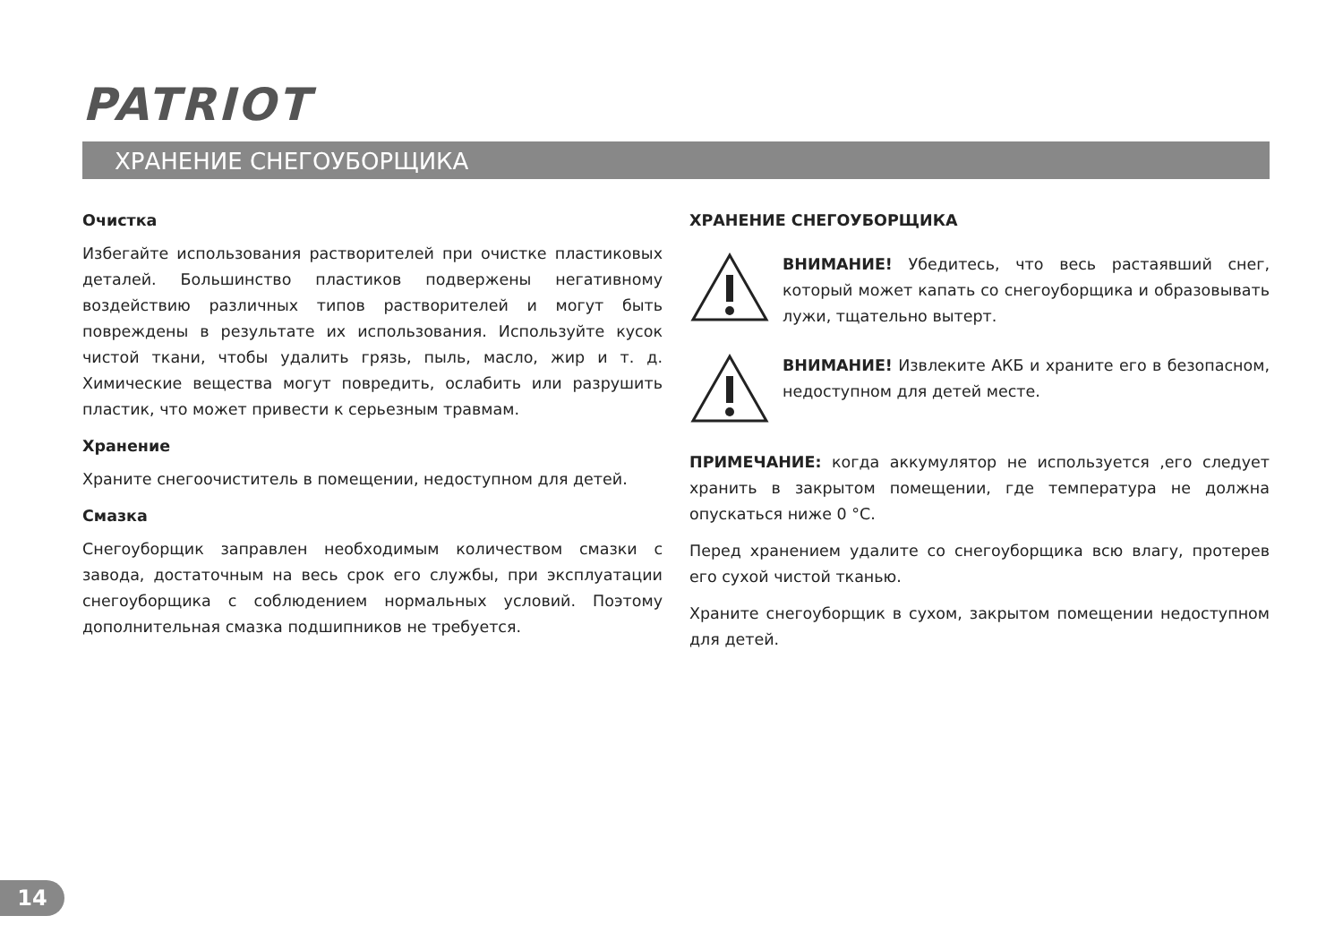PATRIOT
ХРАНЕНИЕ СНЕГОУБОРЩИКА
Очистка
Избегайте использования растворителей при очистке пластиковых деталей. Большинство пластиков подвержены негативному воздействию различных типов растворителей и могут быть повреждены в результате их использования. Используйте кусок чистой ткани, чтобы удалить грязь, пыль, масло, жир и т. д. Химические вещества могут повредить, ослабить или разрушить пластик, что может привести к серьезным травмам.
Хранение
Храните снегоочиститель в помещении, недоступном для детей.
Смазка
Снегоуборщик заправлен необходимым количеством смазки с завода, достаточным на весь срок его службы, при эксплуатации снегоуборщика с соблюдением нормальных условий. Поэтому дополнительная смазка подшипников не требуется.
ХРАНЕНИЕ СНЕГОУБОРЩИКА
ВНИМАНИЕ! Убедитесь, что весь растаявший снег, который может капать со снегоуборщика и образовывать лужи, тщательно вытерт.
ВНИМАНИЕ! Извлеките АКБ и храните его в безопасном, недоступном для детей месте.
ПРИМЕЧАНИЕ: когда аккумулятор не используется ,его следует хранить в закрытом помещении, где температура не должна опускаться ниже 0 °С.
Перед хранением удалите со снегоуборщика всю влагу, протерев его сухой чистой тканью.
Храните снегоуборщик в сухом, закрытом помещении недоступном для детей.
14